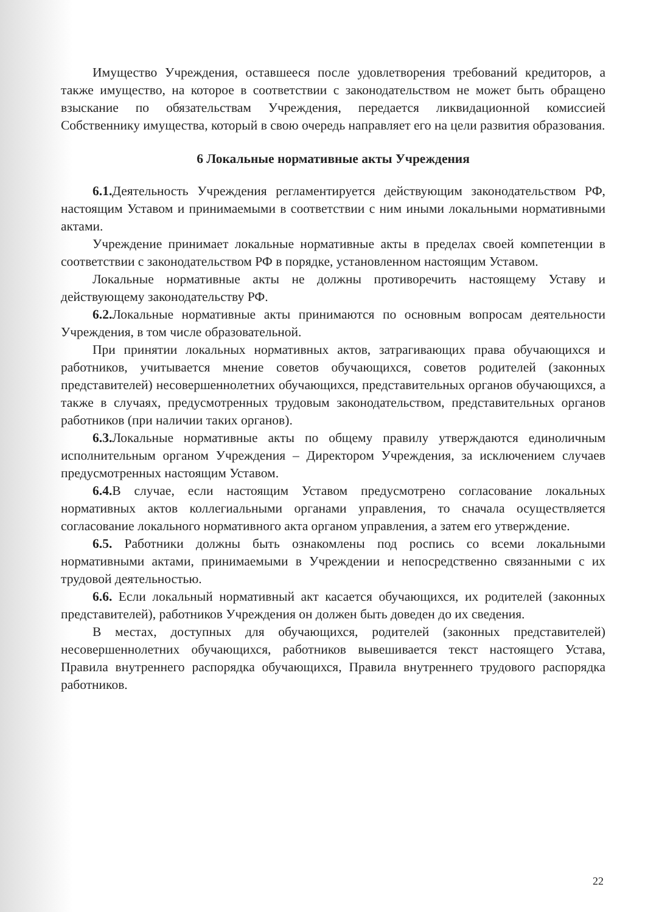Имущество Учреждения, оставшееся после удовлетворения требований кредиторов, а также имущество, на которое в соответствии с законодательством не может быть обращено взыскание по обязательствам Учреждения, передается ликвидационной комиссией Собственнику имущества, который в свою очередь направляет его на цели развития образования.
6 Локальные нормативные акты Учреждения
6.1. Деятельность Учреждения регламентируется действующим законодательством РФ, настоящим Уставом и принимаемыми в соответствии с ним иными локальными нормативными актами.
Учреждение принимает локальные нормативные акты в пределах своей компетенции в соответствии с законодательством РФ в порядке, установленном настоящим Уставом.
Локальные нормативные акты не должны противоречить настоящему Уставу и действующему законодательству РФ.
6.2. Локальные нормативные акты принимаются по основным вопросам деятельности Учреждения, в том числе образовательной.
При принятии локальных нормативных актов, затрагивающих права обучающихся и работников, учитывается мнение советов обучающихся, советов родителей (законных представителей) несовершеннолетних обучающихся, представительных органов обучающихся, а также в случаях, предусмотренных трудовым законодательством, представительных органов работников (при наличии таких органов).
6.3. Локальные нормативные акты по общему правилу утверждаются единоличным исполнительным органом Учреждения – Директором Учреждения, за исключением случаев предусмотренных настоящим Уставом.
6.4. В случае, если настоящим Уставом предусмотрено согласование локальных нормативных актов коллегиальными органами управления, то сначала осуществляется согласование локального нормативного акта органом управления, а затем его утверждение.
6.5. Работники должны быть ознакомлены под роспись со всеми локальными нормативными актами, принимаемыми в Учреждении и непосредственно связанными с их трудовой деятельностью.
6.6. Если локальный нормативный акт касается обучающихся, их родителей (законных представителей), работников Учреждения он должен быть доведен до их сведения.
В местах, доступных для обучающихся, родителей (законных представителей) несовершеннолетних обучающихся, работников вывешивается текст настоящего Устава, Правила внутреннего распорядка обучающихся, Правила внутреннего трудового распорядка работников.
22